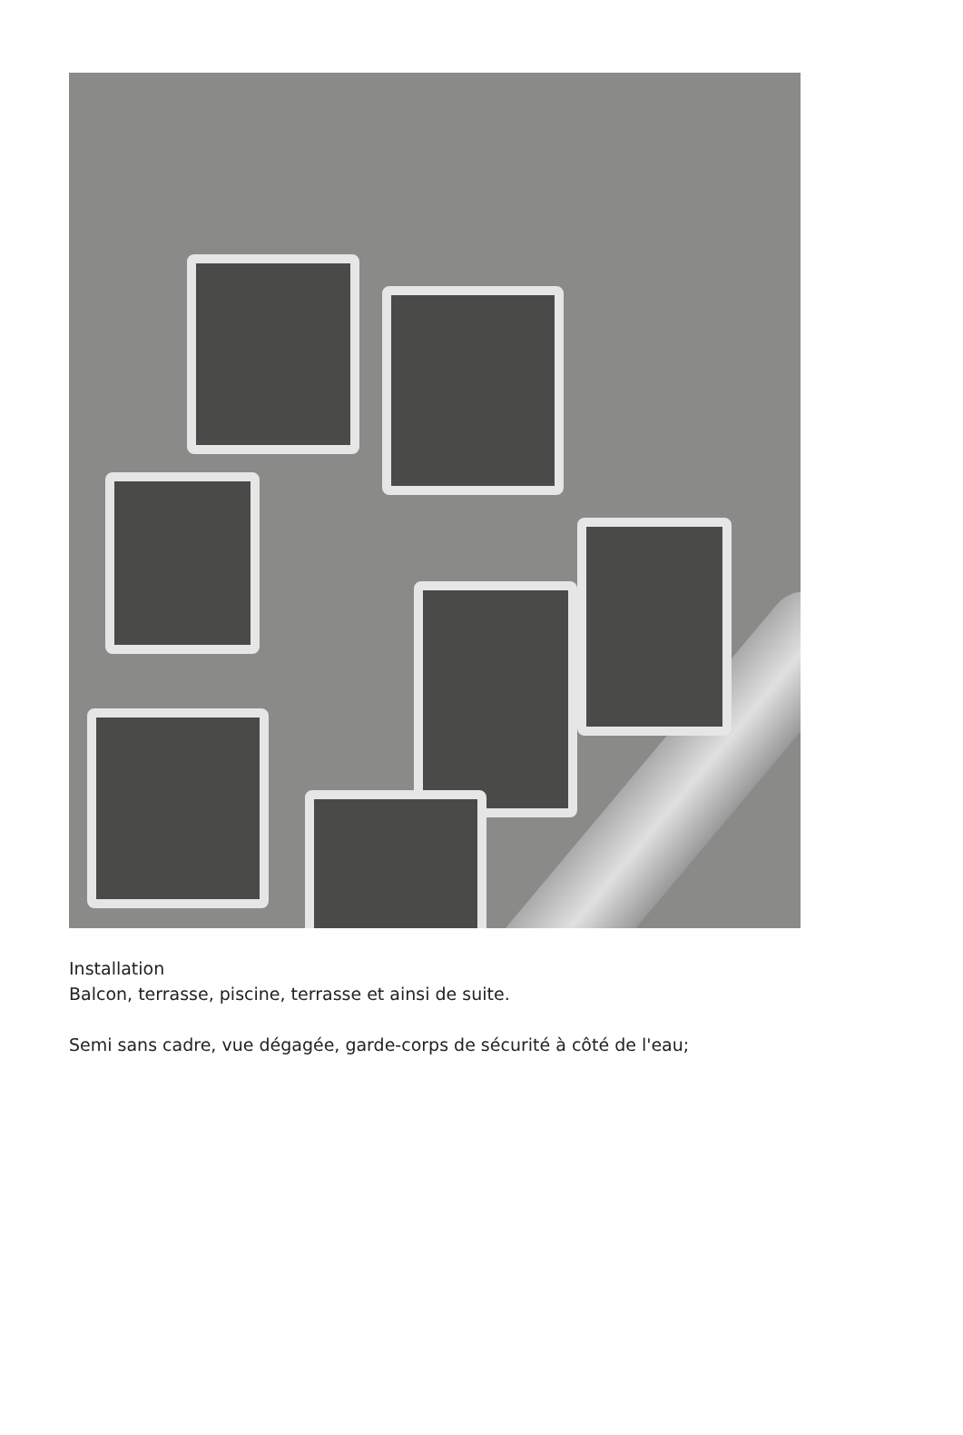Installation
Balcon, terrasse, piscine, terrasse et ainsi de suite.
Semi sans cadre, vue dégagée, garde-corps de sécurité à côté de l'eau;